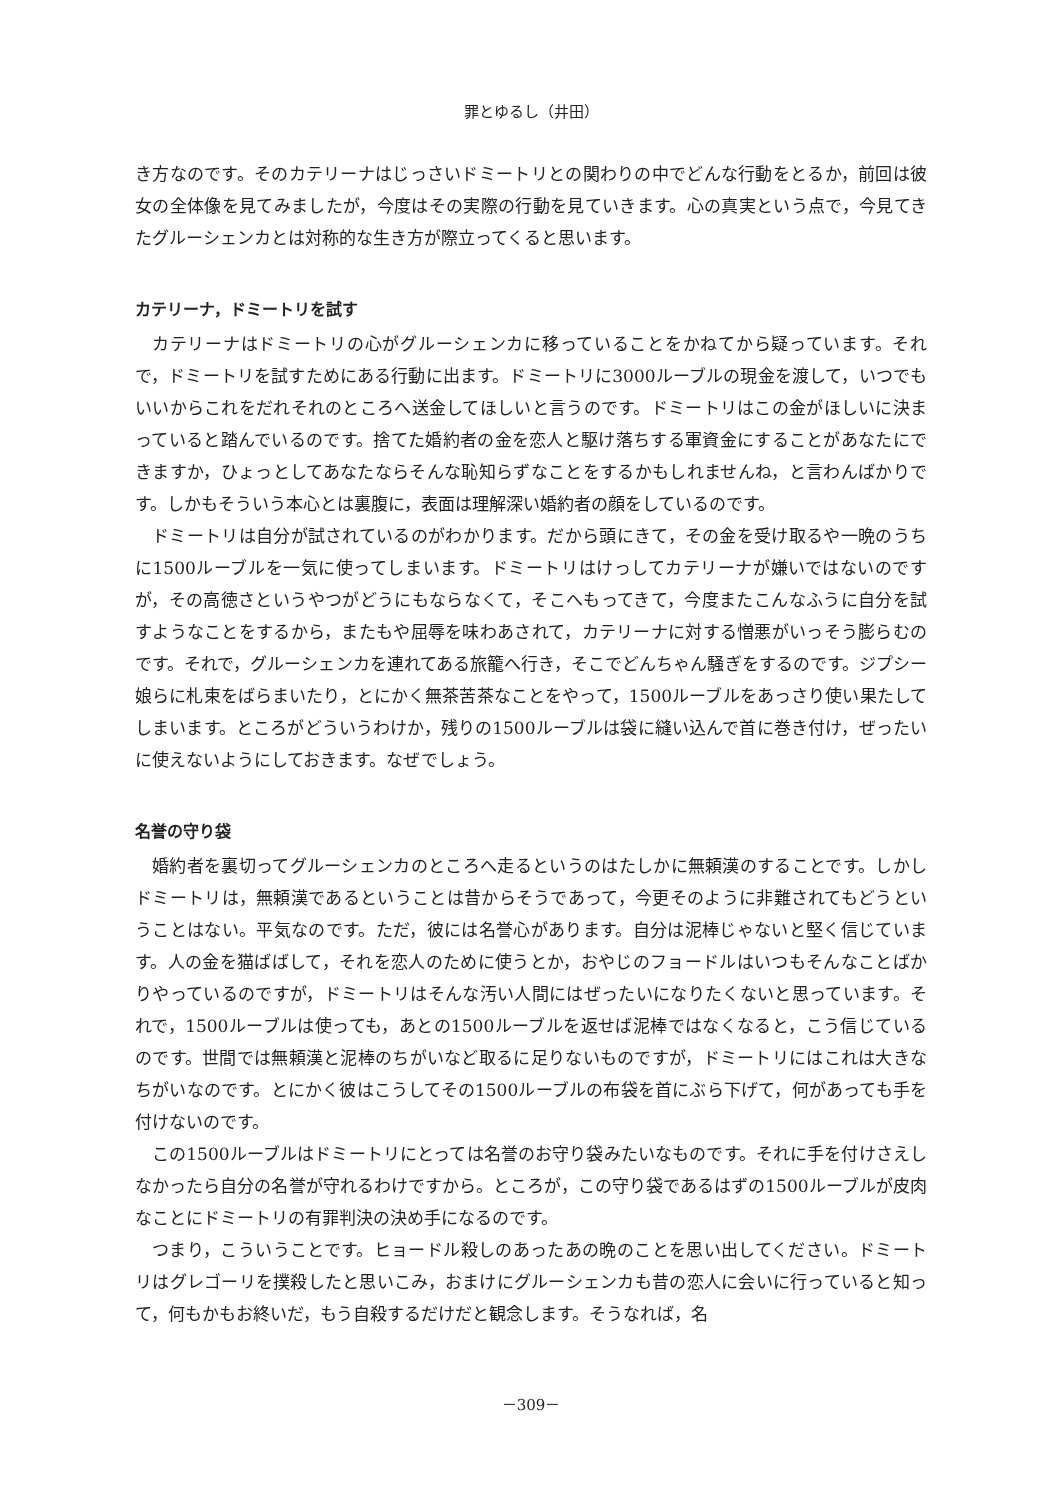罪とゆるし（井田）
き方なのです。そのカテリーナはじっさいドミートリとの関わりの中でどんな行動をとるか，前回は彼女の全体像を見てみましたが，今度はその実際の行動を見ていきます。心の真実という点で，今見てきたグルーシェンカとは対称的な生き方が際立ってくると思います。
カテリーナ，ドミートリを試す
カテリーナはドミートリの心がグルーシェンカに移っていることをかねてから疑っています。それで，ドミートリを試すためにある行動に出ます。ドミートリに3000ルーブルの現金を渡して，いつでもいいからこれをだれそれのところへ送金してほしいと言うのです。ドミートリはこの金がほしいに決まっていると踏んでいるのです。捨てた婚約者の金を恋人と駆け落ちする軍資金にすることがあなたにできますか，ひょっとしてあなたならそんな恥知らずなことをするかもしれませんね，と言わんばかりです。しかもそういう本心とは裏腹に，表面は理解深い婚約者の顔をしているのです。
ドミートリは自分が試されているのがわかります。だから頭にきて，その金を受け取るや一晩のうちに1500ルーブルを一気に使ってしまいます。ドミートリはけっしてカテリーナが嫌いではないのですが，その高徳さというやつがどうにもならなくて，そこへもってきて，今度またこんなふうに自分を試すようなことをするから，またもや屈辱を味わあされて，カテリーナに対する憎悪がいっそう膨らむのです。それで，グルーシェンカを連れてある旅籠へ行き，そこでどんちゃん騒ぎをするのです。ジプシー娘らに札束をばらまいたり，とにかく無茶苦茶なことをやって，1500ルーブルをあっさり使い果たしてしまいます。ところがどういうわけか，残りの1500ルーブルは袋に縫い込んで首に巻き付け，ぜったいに使えないようにしておきます。なぜでしょう。
名誉の守り袋
婚約者を裏切ってグルーシェンカのところへ走るというのはたしかに無頼漢のすることです。しかしドミートリは，無頼漢であるということは昔からそうであって，今更そのように非難されてもどうということはない。平気なのです。ただ，彼には名誉心があります。自分は泥棒じゃないと堅く信じています。人の金を猫ばばして，それを恋人のために使うとか，おやじのフョードルはいつもそんなことばかりやっているのですが，ドミートリはそんな汚い人間にはぜったいになりたくないと思っています。それで，1500ルーブルは使っても，あとの1500ルーブルを返せば泥棒ではなくなると，こう信じているのです。世間では無頼漢と泥棒のちがいなど取るに足りないものですが，ドミートリにはこれは大きなちがいなのです。とにかく彼はこうしてその1500ルーブルの布袋を首にぶら下げて，何があっても手を付けないのです。
この1500ルーブルはドミートリにとっては名誉のお守り袋みたいなものです。それに手を付けさえしなかったら自分の名誉が守れるわけですから。ところが，この守り袋であるはずの1500ルーブルが皮肉なことにドミートリの有罪判決の決め手になるのです。
つまり，こういうことです。ヒョードル殺しのあったあの晩のことを思い出してください。ドミートリはグレゴーリを撲殺したと思いこみ，おまけにグルーシェンカも昔の恋人に会いに行っていると知って，何もかもお終いだ，もう自殺するだけだと観念します。そうなれば，名
－309－